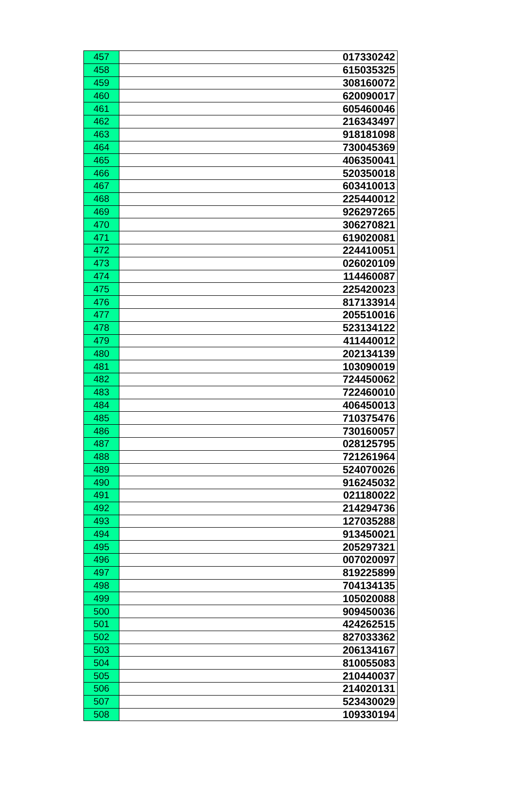| 457 | 017330242 |
| 458 | 615035325 |
| 459 | 308160072 |
| 460 | 620090017 |
| 461 | 605460046 |
| 462 | 216343497 |
| 463 | 918181098 |
| 464 | 730045369 |
| 465 | 406350041 |
| 466 | 520350018 |
| 467 | 603410013 |
| 468 | 225440012 |
| 469 | 926297265 |
| 470 | 306270821 |
| 471 | 619020081 |
| 472 | 224410051 |
| 473 | 026020109 |
| 474 | 114460087 |
| 475 | 225420023 |
| 476 | 817133914 |
| 477 | 205510016 |
| 478 | 523134122 |
| 479 | 411440012 |
| 480 | 202134139 |
| 481 | 103090019 |
| 482 | 724450062 |
| 483 | 722460010 |
| 484 | 406450013 |
| 485 | 710375476 |
| 486 | 730160057 |
| 487 | 028125795 |
| 488 | 721261964 |
| 489 | 524070026 |
| 490 | 916245032 |
| 491 | 021180022 |
| 492 | 214294736 |
| 493 | 127035288 |
| 494 | 913450021 |
| 495 | 205297321 |
| 496 | 007020097 |
| 497 | 819225899 |
| 498 | 704134135 |
| 499 | 105020088 |
| 500 | 909450036 |
| 501 | 424262515 |
| 502 | 827033362 |
| 503 | 206134167 |
| 504 | 810055083 |
| 505 | 210440037 |
| 506 | 214020131 |
| 507 | 523430029 |
| 508 | 109330194 |